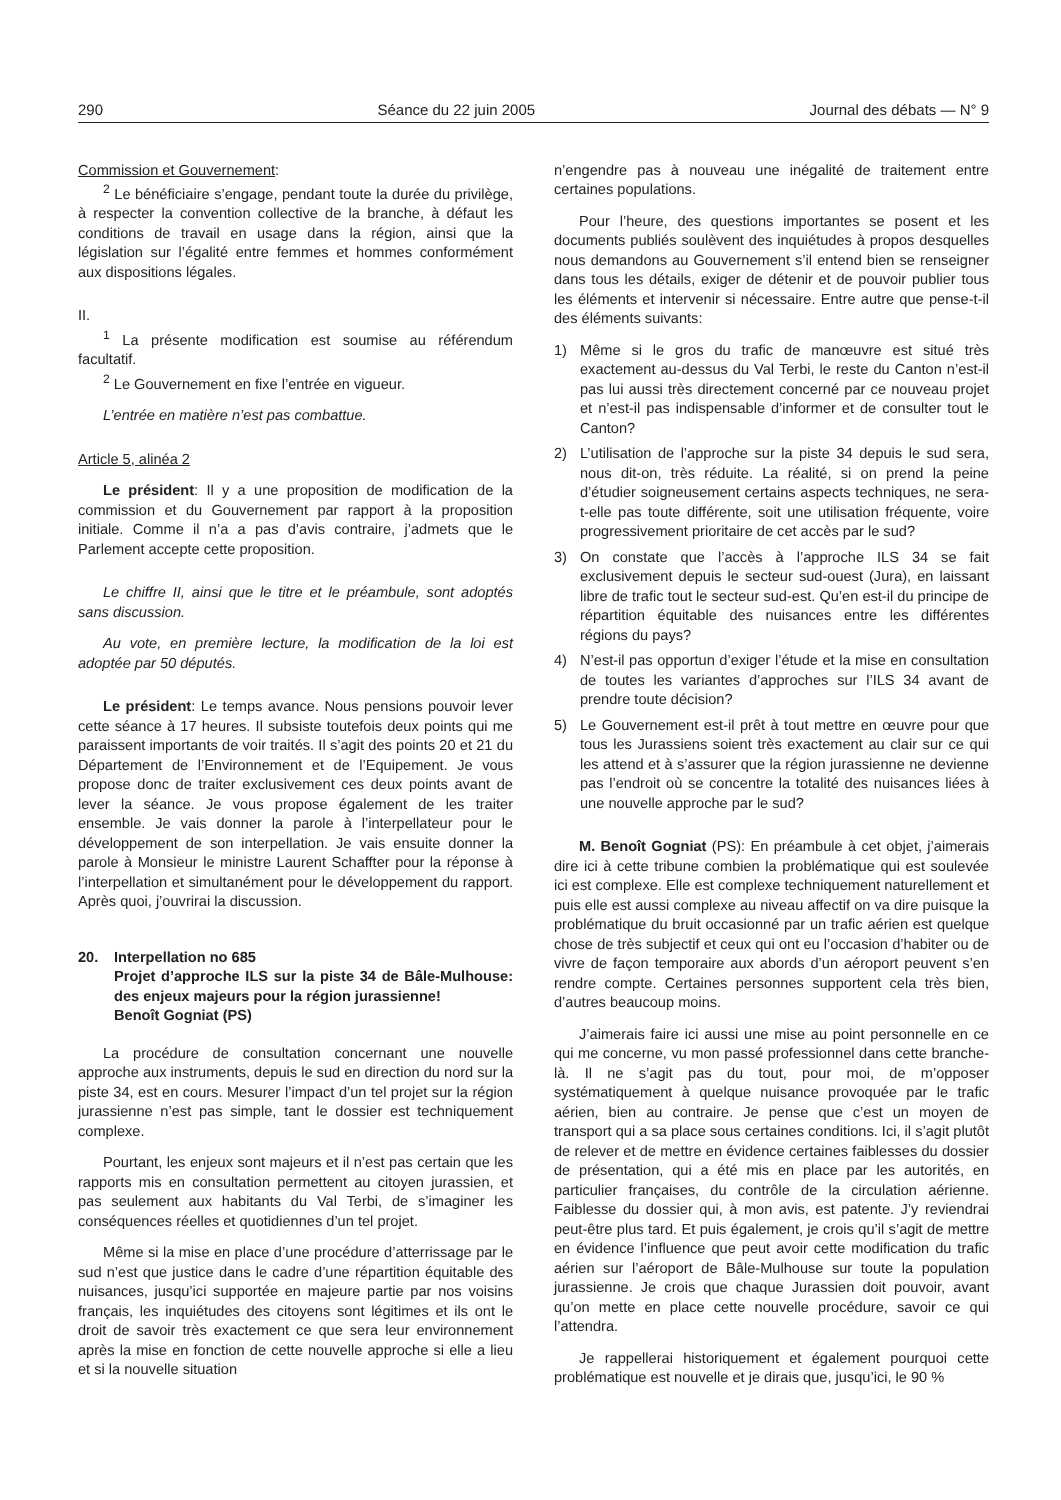290 Séance du 22 juin 2005 Journal des débats — N° 9
Commission et Gouvernement:
<sup>2</sup> Le bénéficiaire s’engage, pendant toute la durée du privilège, à respecter la convention collective de la branche, à défaut les conditions de travail en usage dans la région, ainsi que la législation sur l’égalité entre femmes et hommes conformément aux dispositions légales.
II.
<sup>1</sup> La présente modification est soumise au référendum facultatif.
<sup>2</sup> Le Gouvernement en fixe l’entrée en vigueur.
L’entrée en matière n’est pas combattue.
Article 5, alinéa 2
Le président: Il y a une proposition de modification de la commission et du Gouvernement par rapport à la proposition initiale. Comme il n’a a pas d’avis contraire, j’admets que le Parlement accepte cette proposition.
Le chiffre II, ainsi que le titre et le préambule, sont adoptés sans discussion.
Au vote, en première lecture, la modification de la loi est adoptée par 50 députés.
Le président: Le temps avance. Nous pensions pouvoir lever cette séance à 17 heures. Il subsiste toutefois deux points qui me paraissent importants de voir traités. Il s’agit des points 20 et 21 du Département de l’Environnement et de l’Equipement. Je vous propose donc de traiter exclusivement ces deux points avant de lever la séance. Je vous propose également de les traiter ensemble. Je vais donner la parole à l’interpellateur pour le développement de son interpellation. Je vais ensuite donner la parole à Monsieur le ministre Laurent Schaffter pour la réponse à l’interpellation et simultanément pour le développement du rapport. Après quoi, j’ouvrirai la discussion.
20. Interpellation no 685
Projet d’approche ILS sur la piste 34 de Bâle-Mulhouse: des enjeux majeurs pour la région jurassienne!
Benoît Gogniat (PS)
La procédure de consultation concernant une nouvelle approche aux instruments, depuis le sud en direction du nord sur la piste 34, est en cours. Mesurer l’impact d’un tel projet sur la région jurassienne n’est pas simple, tant le dossier est techniquement complexe.
Pourtant, les enjeux sont majeurs et il n’est pas certain que les rapports mis en consultation permettent au citoyen jurassien, et pas seulement aux habitants du Val Terbi, de s’imaginer les conséquences réelles et quotidiennes d’un tel projet.
Même si la mise en place d’une procédure d’atterrissage par le sud n’est que justice dans le cadre d’une répartition équitable des nuisances, jusqu’ici supportée en majeure partie par nos voisins français, les inquiétudes des citoyens sont légitimes et ils ont le droit de savoir très exactement ce que sera leur environnement après la mise en fonction de cette nouvelle approche si elle a lieu et si la nouvelle situation
n’engendre pas à nouveau une inégalité de traitement entre certaines populations.
Pour l’heure, des questions importantes se posent et les documents publiés soulèvent des inquiétudes à propos desquelles nous demandons au Gouvernement s’il entend bien se renseigner dans tous les détails, exiger de détenir et de pouvoir publier tous les éléments et intervenir si nécessaire. Entre autre que pense-t-il des éléments suivants:
1) Même si le gros du trafic de manœuvre est situé très exactement au-dessus du Val Terbi, le reste du Canton n’est-il pas lui aussi très directement concerné par ce nouveau projet et n’est-il pas indispensable d’informer et de consulter tout le Canton?
2) L’utilisation de l’approche sur la piste 34 depuis le sud sera, nous dit-on, très réduite. La réalité, si on prend la peine d’étudier soigneusement certains aspects techniques, ne sera-t-elle pas toute différente, soit une utilisation fréquente, voire progressivement prioritaire de cet accès par le sud?
3) On constate que l’accès à l’approche ILS 34 se fait exclusivement depuis le secteur sud-ouest (Jura), en laissant libre de trafic tout le secteur sud-est. Qu’en est-il du principe de répartition équitable des nuisances entre les différentes régions du pays?
4) N’est-il pas opportun d’exiger l’étude et la mise en consultation de toutes les variantes d’approches sur l’ILS 34 avant de prendre toute décision?
5) Le Gouvernement est-il prêt à tout mettre en œuvre pour que tous les Jurassiens soient très exactement au clair sur ce qui les attend et à s’assurer que la région jurassienne ne devienne pas l’endroit où se concentre la totalité des nuisances liées à une nouvelle approche par le sud?
M. Benoît Gogniat (PS): En préambule à cet objet, j’aimerais dire ici à cette tribune combien la problématique qui est soulevée ici est complexe. Elle est complexe techniquement naturellement et puis elle est aussi complexe au niveau affectif on va dire puisque la problématique du bruit occasionné par un trafic aérien est quelque chose de très subjectif et ceux qui ont eu l’occasion d’habiter ou de vivre de façon temporaire aux abords d’un aéroport peuvent s’en rendre compte. Certaines personnes supportent cela très bien, d’autres beaucoup moins.
J’aimerais faire ici aussi une mise au point personnelle en ce qui me concerne, vu mon passé professionnel dans cette branche-là. Il ne s’agit pas du tout, pour moi, de m’opposer systématiquement à quelque nuisance provoquée par le trafic aérien, bien au contraire. Je pense que c’est un moyen de transport qui a sa place sous certaines conditions. Ici, il s’agit plutôt de relever et de mettre en évidence certaines faiblesses du dossier de présentation, qui a été mis en place par les autorités, en particulier françaises, du contrôle de la circulation aérienne. Faiblesse du dossier qui, à mon avis, est patente. J’y reviendrai peut-être plus tard. Et puis également, je crois qu’il s’agit de mettre en évidence l’influence que peut avoir cette modification du trafic aérien sur l’aéroport de Bâle-Mulhouse sur toute la population jurassienne. Je crois que chaque Jurassien doit pouvoir, avant qu’on mette en place cette nouvelle procédure, savoir ce qui l’attendra.
Je rappellerai historiquement et également pourquoi cette problématique est nouvelle et je dirais que, jusqu’ici, le 90 %